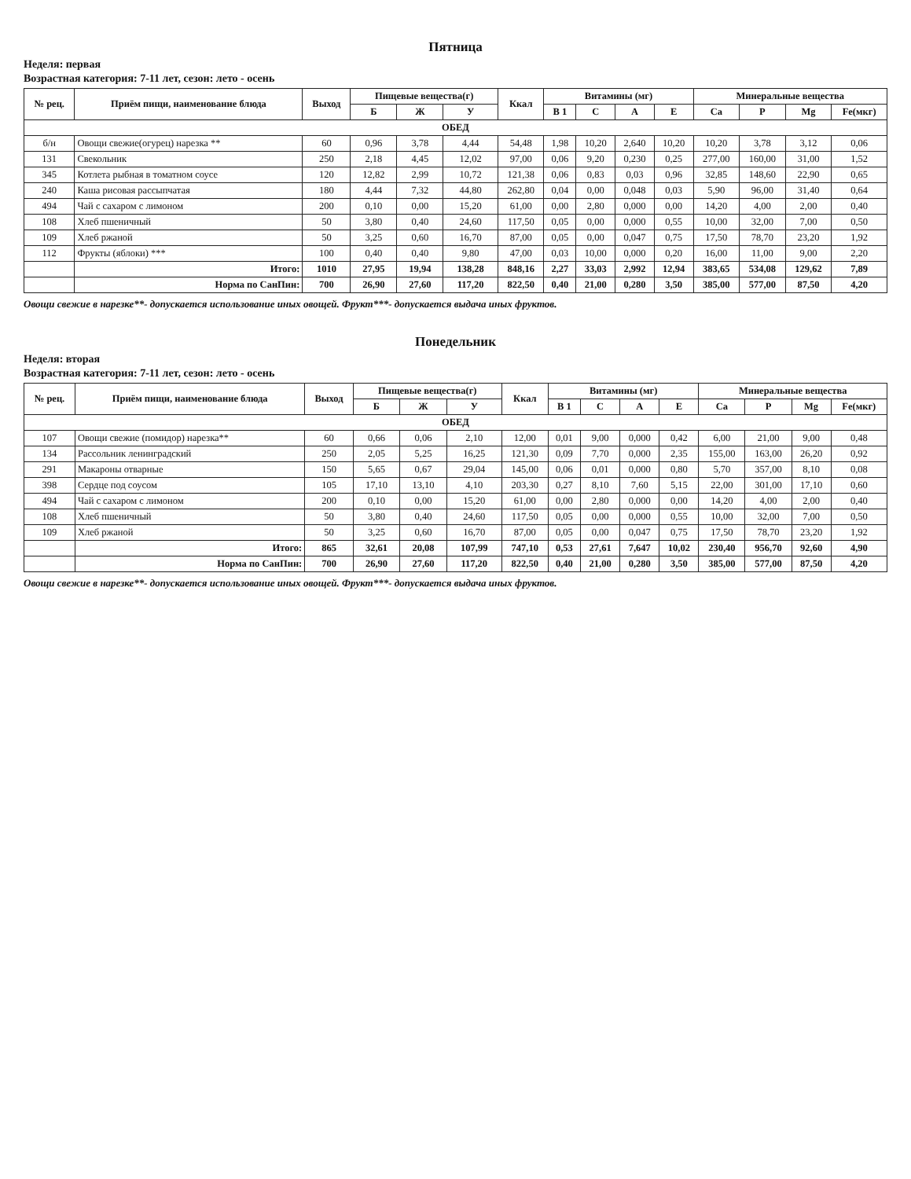Пятница
Неделя: первая
Возрастная категория: 7-11 лет, сезон: лето - осень
| № рец. | Приём пищи, наименование блюда | Выход | Пищевые вещества(г) | | | Ккал | Витамины (мг) | | | | Минеральные вещества | | | |
| --- | --- | --- | --- | --- | --- | --- | --- | --- | --- | --- | --- | --- | --- | --- |
| | | | Б | Ж | У | | B 1 | C | A | E | Ca | P | Mg | Fe(мкг) |
| ОБЕД | | | | | | | | | | | | | | |
| б/н | Овощи свежие(огурец) нарезка ** | 60 | 0,96 | 3,78 | 4,44 | 54,48 | 1,98 | 10,20 | 2,640 | 10,20 | 10,20 | 3,78 | 3,12 | 0,06 |
| 131 | Свекольник | 250 | 2,18 | 4,45 | 12,02 | 97,00 | 0,06 | 9,20 | 0,230 | 0,25 | 277,00 | 160,00 | 31,00 | 1,52 |
| 345 | Котлета рыбная в томатном соусе | 120 | 12,82 | 2,99 | 10,72 | 121,38 | 0,06 | 0,83 | 0,03 | 0,96 | 32,85 | 148,60 | 22,90 | 0,65 |
| 240 | Каша рисовая рассыпчатая | 180 | 4,44 | 7,32 | 44,80 | 262,80 | 0,04 | 0,00 | 0,048 | 0,03 | 5,90 | 96,00 | 31,40 | 0,64 |
| 494 | Чай с сахаром с лимоном | 200 | 0,10 | 0,00 | 15,20 | 61,00 | 0,00 | 2,80 | 0,000 | 0,00 | 14,20 | 4,00 | 2,00 | 0,40 |
| 108 | Хлеб пшеничный | 50 | 3,80 | 0,40 | 24,60 | 117,50 | 0,05 | 0,00 | 0,000 | 0,55 | 10,00 | 32,00 | 7,00 | 0,50 |
| 109 | Хлеб ржаной | 50 | 3,25 | 0,60 | 16,70 | 87,00 | 0,05 | 0,00 | 0,047 | 0,75 | 17,50 | 78,70 | 23,20 | 1,92 |
| 112 | Фрукты (яблоки) *** | 100 | 0,40 | 0,40 | 9,80 | 47,00 | 0,03 | 10,00 | 0,000 | 0,20 | 16,00 | 11,00 | 9,00 | 2,20 |
| | Итого: | 1010 | 27,95 | 19,94 | 138,28 | 848,16 | 2,27 | 33,03 | 2,992 | 12,94 | 383,65 | 534,08 | 129,62 | 7,89 |
| | Норма по СанПин: | 700 | 26,90 | 27,60 | 117,20 | 822,50 | 0,40 | 21,00 | 0,280 | 3,50 | 385,00 | 577,00 | 87,50 | 4,20 |
Овощи свежие в нарезке**- допускается использование иных овощей. Фрукт***- допускается выдача иных фруктов.
Понедельник
Неделя: вторая
Возрастная категория: 7-11 лет, сезон: лето - осень
| № рец. | Приём пищи, наименование блюда | Выход | Пищевые вещества(г) | | | Ккал | Витамины (мг) | | | | Минеральные вещества | | | |
| --- | --- | --- | --- | --- | --- | --- | --- | --- | --- | --- | --- | --- | --- | --- |
| | | | Б | Ж | У | | B 1 | C | A | E | Ca | P | Mg | Fe(мкг) |
| ОБЕД | | | | | | | | | | | | | | |
| 107 | Овощи свежие (помидор) нарезка** | 60 | 0,66 | 0,06 | 2,10 | 12,00 | 0,01 | 9,00 | 0,000 | 0,42 | 6,00 | 21,00 | 9,00 | 0,48 |
| 134 | Рассольник ленинградский | 250 | 2,05 | 5,25 | 16,25 | 121,30 | 0,09 | 7,70 | 0,000 | 2,35 | 155,00 | 163,00 | 26,20 | 0,92 |
| 291 | Макароны отварные | 150 | 5,65 | 0,67 | 29,04 | 145,00 | 0,06 | 0,01 | 0,000 | 0,80 | 5,70 | 357,00 | 8,10 | 0,08 |
| 398 | Сердце под соусом | 105 | 17,10 | 13,10 | 4,10 | 203,30 | 0,27 | 8,10 | 7,60 | 5,15 | 22,00 | 301,00 | 17,10 | 0,60 |
| 494 | Чай с сахаром с лимоном | 200 | 0,10 | 0,00 | 15,20 | 61,00 | 0,00 | 2,80 | 0,000 | 0,00 | 14,20 | 4,00 | 2,00 | 0,40 |
| 108 | Хлеб пшеничный | 50 | 3,80 | 0,40 | 24,60 | 117,50 | 0,05 | 0,00 | 0,000 | 0,55 | 10,00 | 32,00 | 7,00 | 0,50 |
| 109 | Хлеб ржаной | 50 | 3,25 | 0,60 | 16,70 | 87,00 | 0,05 | 0,00 | 0,047 | 0,75 | 17,50 | 78,70 | 23,20 | 1,92 |
| | Итого: | 865 | 32,61 | 20,08 | 107,99 | 747,10 | 0,53 | 27,61 | 7,647 | 10,02 | 230,40 | 956,70 | 92,60 | 4,90 |
| | Норма по СанПин: | 700 | 26,90 | 27,60 | 117,20 | 822,50 | 0,40 | 21,00 | 0,280 | 3,50 | 385,00 | 577,00 | 87,50 | 4,20 |
Овощи свежие в нарезке**- допускается использование иных овощей. Фрукт***- допускается выдача иных фруктов.